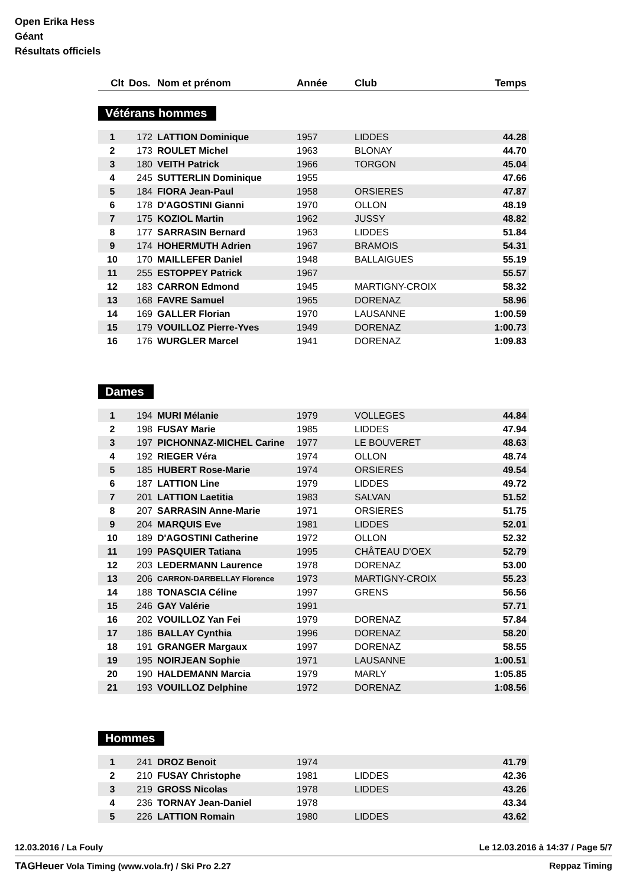Open Erika Hess
Géant
Résultats officiels
| Clt | Dos. | Nom et prénom | Année | Club | Temps |
| --- | --- | --- | --- | --- | --- |
Vétérans hommes
| 1 | 172 | LATTION Dominique | 1957 | LIDDES | 44.28 |
| 2 | 173 | ROULET Michel | 1963 | BLONAY | 44.70 |
| 3 | 180 | VEITH Patrick | 1966 | TORGON | 45.04 |
| 4 | 245 | SUTTERLIN Dominique | 1955 | | 47.66 |
| 5 | 184 | FIORA Jean-Paul | 1958 | ORSIERES | 47.87 |
| 6 | 178 | D'AGOSTINI Gianni | 1970 | OLLON | 48.19 |
| 7 | 175 | KOZIOL Martin | 1962 | JUSSY | 48.82 |
| 8 | 177 | SARRASIN Bernard | 1963 | LIDDES | 51.84 |
| 9 | 174 | HOHERMUTH Adrien | 1967 | BRAMOIS | 54.31 |
| 10 | 170 | MAILLEFER Daniel | 1948 | BALLAIGUES | 55.19 |
| 11 | 255 | ESTOPPEY Patrick | 1967 | | 55.57 |
| 12 | 183 | CARRON Edmond | 1945 | MARTIGNY-CROIX | 58.32 |
| 13 | 168 | FAVRE Samuel | 1965 | DORENAZ | 58.96 |
| 14 | 169 | GALLER Florian | 1970 | LAUSANNE | 1:00.59 |
| 15 | 179 | VOUILLOZ Pierre-Yves | 1949 | DORENAZ | 1:00.73 |
| 16 | 176 | WURGLER Marcel | 1941 | DORENAZ | 1:09.83 |
Dames
| 1 | 194 | MURI Mélanie | 1979 | VOLLEGES | 44.84 |
| 2 | 198 | FUSAY Marie | 1985 | LIDDES | 47.94 |
| 3 | 197 | PICHONNAZ-MICHEL Carine | 1977 | LE BOUVERET | 48.63 |
| 4 | 192 | RIEGER Véra | 1974 | OLLON | 48.74 |
| 5 | 185 | HUBERT Rose-Marie | 1974 | ORSIERES | 49.54 |
| 6 | 187 | LATTION Line | 1979 | LIDDES | 49.72 |
| 7 | 201 | LATTION Laetitia | 1983 | SALVAN | 51.52 |
| 8 | 207 | SARRASIN Anne-Marie | 1971 | ORSIERES | 51.75 |
| 9 | 204 | MARQUIS Eve | 1981 | LIDDES | 52.01 |
| 10 | 189 | D'AGOSTINI Catherine | 1972 | OLLON | 52.32 |
| 11 | 199 | PASQUIER Tatiana | 1995 | CHÂTEAU D'OEX | 52.79 |
| 12 | 203 | LEDERMANN Laurence | 1978 | DORENAZ | 53.00 |
| 13 | 206 | CARRON-DARBELLAY Florence | 1973 | MARTIGNY-CROIX | 55.23 |
| 14 | 188 | TONASCIA Céline | 1997 | GRENS | 56.56 |
| 15 | 246 | GAY Valérie | 1991 | | 57.71 |
| 16 | 202 | VOUILLOZ Yan Fei | 1979 | DORENAZ | 57.84 |
| 17 | 186 | BALLAY Cynthia | 1996 | DORENAZ | 58.20 |
| 18 | 191 | GRANGER Margaux | 1997 | DORENAZ | 58.55 |
| 19 | 195 | NOIRJEAN Sophie | 1971 | LAUSANNE | 1:00.51 |
| 20 | 190 | HALDEMANN Marcia | 1979 | MARLY | 1:05.85 |
| 21 | 193 | VOUILLOZ Delphine | 1972 | DORENAZ | 1:08.56 |
Hommes
| 1 | 241 | DROZ Benoit | 1974 | | 41.79 |
| 2 | 210 | FUSAY Christophe | 1981 | LIDDES | 42.36 |
| 3 | 219 | GROSS Nicolas | 1978 | LIDDES | 43.26 |
| 4 | 236 | TORNAY Jean-Daniel | 1978 | | 43.34 |
| 5 | 226 | LATTION Romain | 1980 | LIDDES | 43.62 |
12.03.2016 / La Fouly Le 12.03.2016 à 14:37 / Page 5/7
TAGHeuer Vola Timing (www.vola.fr) / Ski Pro 2.27 Reppaz Timing